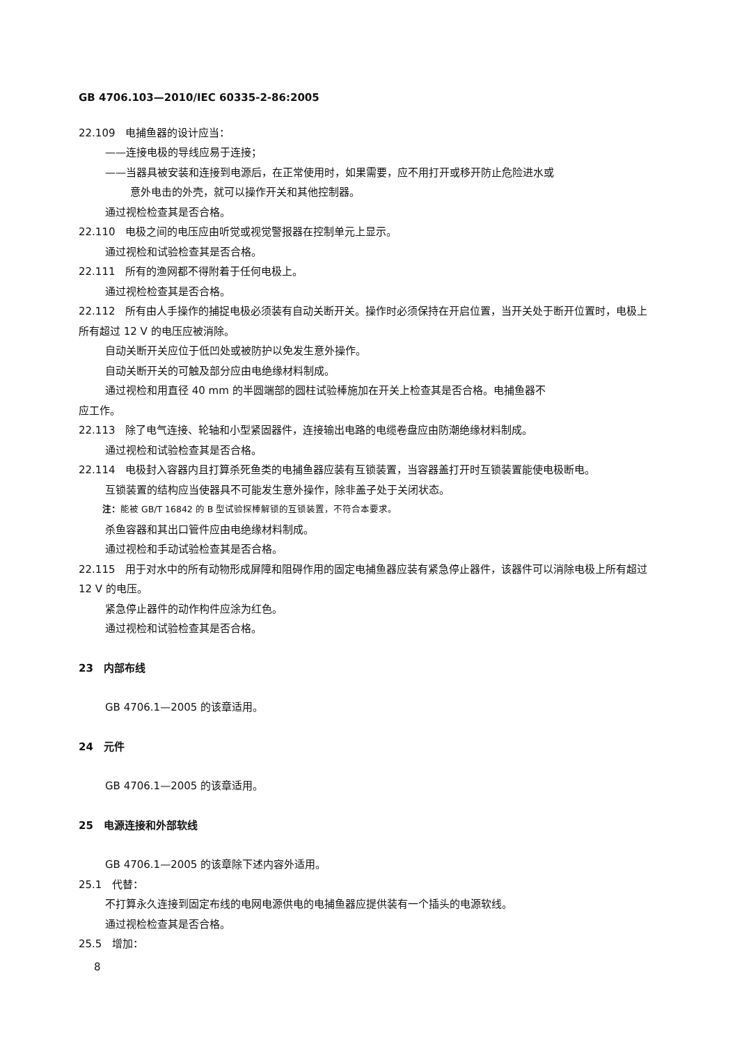GB 4706.103—2010/IEC 60335-2-86:2005
22.109　电捕鱼器的设计应当：
——连接电极的导线应易于连接；
——当器具被安装和连接到电源后，在正常使用时，如果需要，应不用打开或移开防止危险进水或
意外电击的外壳，就可以操作开关和其他控制器。
通过视检检查其是否合格。
22.110　电极之间的电压应由听觉或视觉警报器在控制单元上显示。
通过视检和试验检查其是否合格。
22.111　所有的渔网都不得附着于任何电极上。
通过视检检查其是否合格。
22.112　所有由人手操作的捕捉电极必须装有自动关断开关。操作时必须保持在开启位置，当开关处于断开位置时，电极上所有超过 12 V 的电压应被消除。
自动关断开关应位于低凹处或被防护以免发生意外操作。
自动关断开关的可触及部分应由电绝缘材料制成。
通过视检和用直径 40 mm 的半圆端部的圆柱试验棒施加在开关上检查其是否合格。电捕鱼器不
应工作。
22.113　除了电气连接、轮轴和小型紧固器件，连接输出电路的电缆卷盘应由防潮绝缘材料制成。
通过视检和试验检查其是否合格。
22.114　电极封入容器内且打算杀死鱼类的电捕鱼器应装有互锁装置，当容器盖打开时互锁装置能使电极断电。
互锁装置的结构应当使器具不可能发生意外操作，除非盖子处于关闭状态。
注：能被 GB/T 16842 的 B 型试验探棒解锁的互锁装置，不符合本要求。
杀鱼容器和其出口管件应由电绝缘材料制成。
通过视检和手动试验检查其是否合格。
22.115　用于对水中的所有动物形成屏障和阻碍作用的固定电捕鱼器应装有紧急停止器件，该器件可以消除电极上所有超过 12 V 的电压。
紧急停止器件的动作构件应涂为红色。
通过视检和试验检查其是否合格。
23　内部布线
GB 4706.1—2005 的该章适用。
24　元件
GB 4706.1—2005 的该章适用。
25　电源连接和外部软线
GB 4706.1—2005 的该章除下述内容外适用。
25.1　代替：
不打算永久连接到固定布线的电网电源供电的电捕鱼器应提供装有一个插头的电源软线。
通过视检检查其是否合格。
25.5　增加：
8